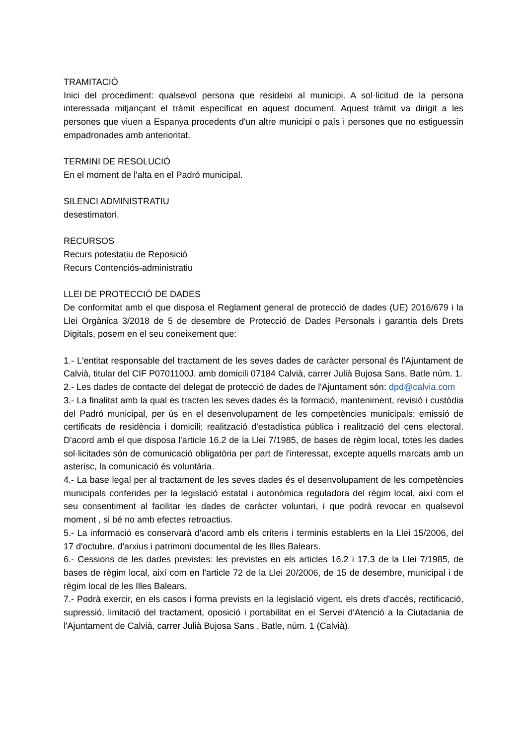TRAMITACIÓ
Inici del procediment: qualsevol persona que resideixi al municipi. A sol·licitud de la persona interessada mitjançant el tràmit especificat en aquest document. Aquest tràmit va dirigit a les persones que viuen a Espanya procedents d'un altre municipi o país i persones que no estiguessin empadronades amb anterioritat.
TERMINI DE RESOLUCIÓ
En el moment de l'alta en el Padró municipal.
SILENCI ADMINISTRATIU
desestimatori.
RECURSOS
Recurs potestatiu de Reposició
Recurs Contenciós-administratiu
LLEI DE PROTECCIÓ DE DADES
De conformitat amb el que disposa el Reglament general de protecció de dades (UE) 2016/679 i la Llei Orgànica 3/2018 de 5 de desembre de Protecció de Dades Personals i garantia dels Drets Digitals, posem en el seu coneixement que:
1.- L'entitat responsable del tractament de les seves dades de caràcter personal és l'Ajuntament de Calvià, titular del CIF P0701100J, amb domicili 07184 Calvià, carrer Julià Bujosa Sans, Batle núm. 1.
2.- Les dades de contacte del delegat de protecció de dades de l'Ajuntament són: dpd@calvia.com
3.- La finalitat amb la qual es tracten les seves dades és la formació, manteniment, revisió i custòdia del Padró municipal, per ús en el desenvolupament de les competències municipals; emissió de certificats de residència i domicili; realització d'estadística pública i realització del cens electoral. D'acord amb el que disposa l'article 16.2 de la Llei 7/1985, de bases de règim local, totes les dades sol·licitades són de comunicació obligatòria per part de l'interessat, excepte aquells marcats amb un asterisc, la comunicació és voluntària.
4.- La base legal per al tractament de les seves dades és el desenvolupament de les competències municipals conferides per la legislació estatal i autonòmica reguladora del règim local, així com el seu consentiment al facilitar les dades de caràcter voluntari, i que podrà revocar en qualsevol moment , si bé no amb efectes retroactius.
5.- La informació es conservarà d'acord amb els criteris i terminis establerts en la Llei 15/2006, del 17 d'octubre, d'arxius i patrimoni documental de les Illes Balears.
6.- Cessions de les dades previstes: les previstes en els articles 16.2 i 17.3 de la Llei 7/1985, de bases de règim local, així com en l'article 72 de la Llei 20/2006, de 15 de desembre, municipal i de règim local de les Illes Balears.
7.- Podrà exercir, en els casos i forma prevists en la legislació vigent, els drets d'accés, rectificació, supressió, limitació del tractament, oposició i portabilitat en el Servei d'Atenció a la Ciutadania de l'Ajuntament de Calvià, carrer Julià Bujosa Sans , Batle, núm. 1 (Calvià).